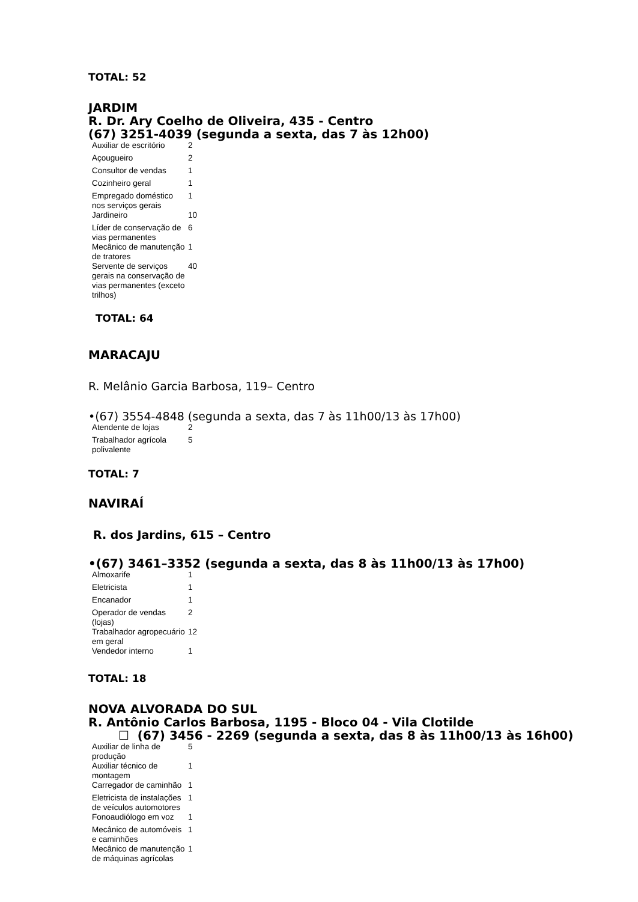TOTAL: 52
JARDIM
R. Dr. Ary Coelho de Oliveira, 435 - Centro
(67) 3251-4039 (segunda a sexta, das 7 às 12h00)
| Auxiliar de escritório | 2 |
| Açougueiro | 2 |
| Consultor de vendas | 1 |
| Cozinheiro geral | 1 |
| Empregado doméstico nos serviços gerais | 1 |
| Jardineiro | 10 |
| Líder de conservação de vias permanentes | 6 |
| Mecânico de manutenção de tratores | 1 |
| Servente de serviços gerais na conservação de vias permanentes (exceto trilhos) | 40 |
TOTAL: 64
MARACAJU
R. Melânio Garcia Barbosa, 119– Centro
•(67) 3554-4848 (segunda a sexta, das 7 às 11h00/13 às 17h00)
| Atendente de lojas | 2 |
| Trabalhador agrícola polivalente | 5 |
TOTAL: 7
NAVIRAÍ
R. dos Jardins, 615 – Centro
•(67) 3461–3352 (segunda a sexta, das 8 às 11h00/13 às 17h00)
| Almoxarife | 1 |
| Eletricista | 1 |
| Encanador | 1 |
| Operador de vendas (lojas) | 2 |
| Trabalhador agropecuário em geral | 12 |
| Vendedor interno | 1 |
TOTAL: 18
NOVA ALVORADA DO SUL
R. Antônio Carlos Barbosa, 1195 - Bloco 04 - Vila Clotilde
☐ (67) 3456 - 2269 (segunda a sexta, das 8 às 11h00/13 às 16h00)
| Auxiliar de linha de produção | 5 |
| Auxiliar técnico de montagem | 1 |
| Carregador de caminhão | 1 |
| Eletricista de instalações de veículos automotores | 1 |
| Fonoaudiólogo em voz | 1 |
| Mecânico de automóveis e caminhões | 1 |
| Mecânico de manutenção de máquinas agrícolas | 1 |